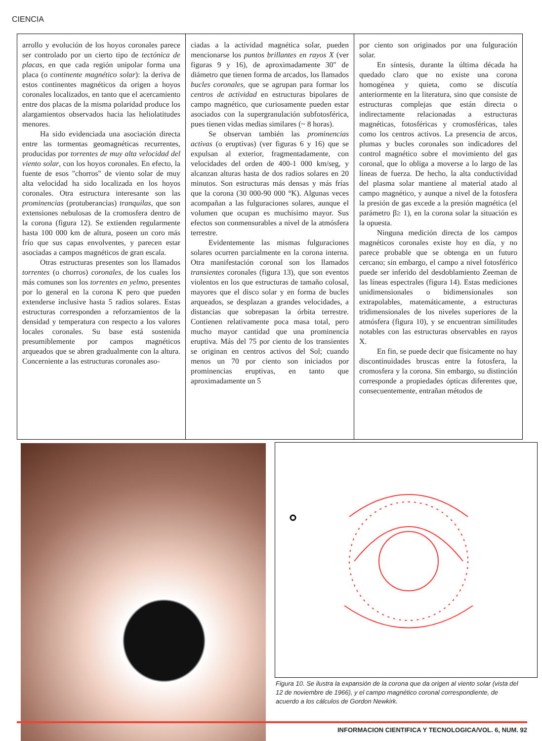CIENCIA
arrollo y evolución de los hoyos coronales parece ser controlado por un cierto tipo de tectónica de placas, en que cada región unipolar forma una placa (o continente magnético solar): la deriva de estos continentes magnéticos da origen a hoyos coronales localizados, en tanto que el acercamiento entre dos placas de la misma polaridad produce los alargamientos observados hacia las heliolatitudes menores.
Ha sido evidenciada una asociación directa entre las tormentas geomagnéticas recurrentes, producidas por torrentes de muy alta velocidad del viento solar, con los hoyos coronales. En efecto, la fuente de esos "chorros" de viento solar de muy alta velocidad ha sido localizada en los hoyos coronales. Otra estructura interesante son las prominencias (protuberancias) tranquilas, que son extensiones nebulosas de la cromosfera dentro de la corona (figura 12). Se extienden regularmente hasta 100 000 km de altura, poseen un coro más frío que sus capas envolventes, y parecen estar asociadas a campos magnéticos de gran escala.
Otras estructuras presentes son los llamados torrentes (o chorros) coronales, de los cuales los más comunes son los torrentes en yelmo, presentes por lo general en la corona K pero que pueden extenderse inclusive hasta 5 radios solares. Estas estructuras corresponden a reforzamientos de la densidad y temperatura con respecto a los valores locales coronales. Su base está sostenida presumiblemente por campos magnéticos arqueados que se abren gradualmente con la altura. Concerniente a las estructuras coronales aso-
ciadas a la actividad magnética solar, pueden mencionarse los puntos brillantes en rayos X (ver figuras 9 y 16), de aproximadamente 30" de diámetro que tienen forma de arcados, los llamados bucles coronales, que se agrupan para formar los centros de actividad en estructuras bipolares de campo magnético, que curiosamente pueden estar asociados con la supergranulación subfotosférica, pues tienen vidas medias similares (~ 8 horas).
Se observan también las prominencias activas (o eruptivas) (ver figuras 6 y 16) que se expulsan al exterior, fragmentadamente, con velocidades del orden de 400-1 000 km/seg, y alcanzan alturas hasta de dos radios solares en 20 minutos. Son estructuras más densas y más frías que la corona (30 000-90 000 °K). Algunas veces acompañan a las fulguraciones solares, aunque el volumen que ocupan es muchísimo mayor. Sus efectos son conmensurables a nivel de la atmósfera terrestre.
Evidentemente las mismas fulguraciones solares ocurren parcialmente en la corona interna. Otra manifestación coronal son los llamados transientes coronales (figura 13), que son eventos violentos en los que estructuras de tamaño colosal, mayores que el disco solar y en forma de bucles arqueados, se desplazan a grandes velocidades, a distancias que sobrepasan la órbita terrestre. Contienen relativamente poca masa total, pero mucho mayor cantidad que una prominencia eruptiva. Más del 75 por ciento de los transientes se originan en centros activos del Sol; cuando menos un 70 por ciento son iniciados por prominencias eruptivas, en tanto que aproximadamente un 5
por ciento son originados por una fulguración solar.
En síntesis, durante la última década ha quedado claro que no existe una corona homogénea y quieta, como se discutía anteriormente en la literatura, sino que consiste de estructuras complejas que están directa o indirectamente relacionadas a estructuras magnéticas, fotosféricas y cromosféricas, tales como los centros activos. La presencia de arcos, plumas y bucles coronales son indicadores del control magnético sobre el movimiento del gas coronal, que lo obliga a moverse a lo largo de las líneas de fuerza. De hecho, la alta conductividad del plasma solar mantiene al material atado al campo magnético, y aunque a nivel de la fotosfera la presión de gas excede a la presión magnética (el parámetro β≥ 1), en la corona solar la situación es la opuesta.
Ninguna medición directa de los campos magnéticos coronales existe hoy en día, y no parece probable que se obtenga en un futuro cercano; sin embargo, el campo a nivel fotosférico puede ser inferido del desdoblamiento Zeeman de las líneas espectrales (figura 14). Estas mediciones unidimensionales o bidimensionales son extrapolables, matemáticamente, a estructuras tridimensionales de los niveles superiores de la atmósfera (figura 10), y se encuentran similitudes notables con las estructuras observables en rayos X.
En fin, se puede decir que físicamente no hay discontinuidades bruscas entre la fotosfera, la cromosfera y la corona. Sin embargo, su distinción corresponde a propiedades ópticas diferentes que, consecuentemente, entrañan métodos de
Figura 10. Se ilustra la expansión de la corona que da origen al viento solar (vista del 12 de noviembre de 1966), y el campo magnético coronal correspondiente, de acuerdo a los cálculos de Gordon Newkirk.
INFORMACION CIENTIFICA Y TECNOLOGICA/VOL. 6, NUM. 92